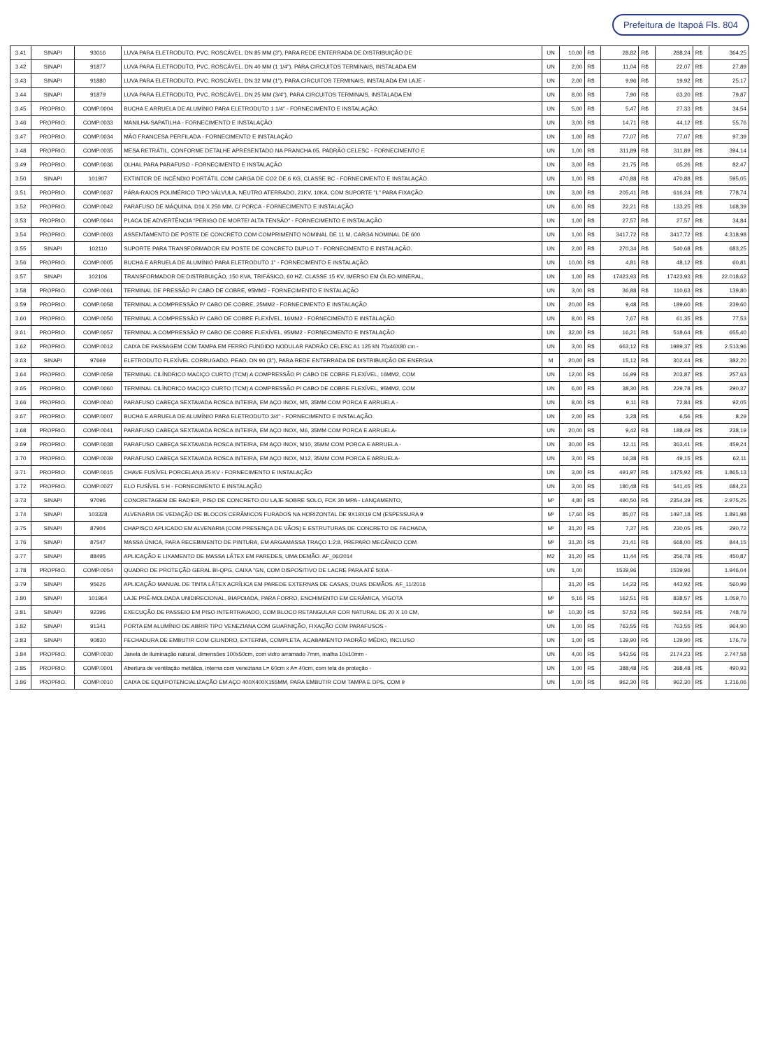Prefeitura de Itapoá Fls. 804
| 3.41 | SINAPI | 93016 | LUVA PARA ELETRODUTO, PVC, ROSCÁVEL, DN 85 MM (3"), PARA REDE ENTERRADA DE DISTRIBUIÇÃO DE | UN | 10,00 | R$ | 28,82 | R$ | 288,24 | R$ | 364,25 |
| 3.42 | SINAPI | 91877 | LUVA PARA ELETRODUTO, PVC, ROSCÁVEL, DN 40 MM (1 1/4"), PARA CIRCUITOS TERMINAIS, INSTALADA EM | UN | 2,00 | R$ | 11,04 | R$ | 22,07 | R$ | 27,89 |
| 3.43 | SINAPI | 91880 | LUVA PARA ELETRODUTO, PVC, ROSCÁVEL, DN 32 MM (1"), PARA CIRCUITOS TERMINAIS, INSTALADA EM LAJE - | UN | 2,00 | R$ | 9,96 | R$ | 19,92 | R$ | 25,17 |
| 3.44 | SINAPI | 91879 | LUVA PARA ELETRODUTO, PVC, ROSCÁVEL, DN 25 MM (3/4"), PARA CIRCUITOS TERMINAIS, INSTALADA EM | UN | 8,00 | R$ | 7,90 | R$ | 63,20 | R$ | 79,87 |
| 3.45 | PROPRIO. | COMP.0004 | BUCHA E ARRUELA DE ALUMÍNIO PARA ELETRODUTO 1 1/4" - FORNECIMENTO E INSTALAÇÃO. | UN | 5,00 | R$ | 5,47 | R$ | 27,33 | R$ | 34,54 |
| 3.46 | PROPRIO. | COMP.0033 | MANILHA-SAPATILHA - FORNECIMENTO E INSTALAÇÃO | UN | 3,00 | R$ | 14,71 | R$ | 44,12 | R$ | 55,76 |
| 3.47 | PROPRIO. | COMP.0034 | MÃO FRANCESA PERFILADA - FORNECIMENTO E INSTALAÇÃO | UN | 1,00 | R$ | 77,07 | R$ | 77,07 | R$ | 97,39 |
| 3.48 | PROPRIO. | COMP.0035 | MESA RETRÁTIL, CONFORME DETALHE APRESENTADO NA PRANCHA 05, PADRÃO CELESC - FORNECIMENTO E | UN | 1,00 | R$ | 311,89 | R$ | 311,89 | R$ | 394,14 |
| 3.49 | PROPRIO. | COMP.0036 | OLHAL PARA PARAFUSO - FORNECIMENTO E INSTALAÇÃO | UN | 3,00 | R$ | 21,75 | R$ | 65,26 | R$ | 82,47 |
| 3.50 | SINAPI | 101907 | EXTINTOR DE INCÊNDIO PORTÁTIL COM CARGA DE CO2 DE 6 KG, CLASSE BC - FORNECIMENTO E INSTALAÇÃO. | UN | 1,00 | R$ | 470,88 | R$ | 470,88 | R$ | 595,05 |
| 3.51 | PROPRIO. | COMP.0037 | PÁRA-RAIOS POLIMÉRICO TIPO VÁLVULA, NEUTRO ATERRADO, 21KV, 10KA, COM SUPORTE "L" PARA FIXAÇÃO | UN | 3,00 | R$ | 205,41 | R$ | 616,24 | R$ | 778,74 |
| 3.52 | PROPRIO. | COMP.0042 | PARAFUSO DE MÁQUINA, D16 X 250 MM, C/ PORCA - FORNECIMENTO E INSTALAÇÃO | UN | 6,00 | R$ | 22,21 | R$ | 133,25 | R$ | 168,39 |
| 3.53 | PROPRIO. | COMP.0044 | PLACA DE ADVERTÊNCIA "PERIGO DE MORTE! ALTA TENSÃO" - FORNECIMENTO E INSTALAÇÃO | UN | 1,00 | R$ | 27,57 | R$ | 27,57 | R$ | 34,84 |
| 3.54 | PROPRIO. | COMP.0003 | ASSENTAMENTO DE POSTE DE CONCRETO COM COMPRIMENTO NOMINAL DE 11 M, CARGA NOMINAL DE 600 | UN | 1,00 | R$ | 3417,72 | R$ | 3417,72 | R$ | 4.318,98 |
| 3.55 | SINAPI | 102110 | SUPORTE PARA TRANSFORMADOR EM POSTE DE CONCRETO DUPLO T - FORNECIMENTO E INSTALAÇÃO. | UN | 2,00 | R$ | 270,34 | R$ | 540,68 | R$ | 683,25 |
| 3.56 | PROPRIO. | COMP.0005 | BUCHA E ARRUELA DE ALUMÍNIO PARA ELETRODUTO 1" - FORNECIMENTO E INSTALAÇÃO. | UN | 10,00 | R$ | 4,81 | R$ | 48,12 | R$ | 60,81 |
| 3.57 | SINAPI | 102106 | TRANSFORMADOR DE DISTRIBUIÇÃO, 150 KVA, TRIFÁSICO, 60 HZ, CLASSE 15 KV, IMERSO EM ÓLEO MINERAL, | UN | 1,00 | R$ | 17423,93 | R$ | 17423,93 | R$ | 22.018,62 |
| 3.58 | PROPRIO. | COMP.0061 | TERMINAL DE PRESSÃO P/ CABO DE COBRE, 95MM2 - FORNECIMENTO E INSTALAÇÃO | UN | 3,00 | R$ | 36,88 | R$ | 110,63 | R$ | 139,80 |
| 3.59 | PROPRIO. | COMP.0058 | TERMINAL A COMPRESSÃO P/ CABO DE COBRE, 25MM2 - FORNECIMENTO E INSTALAÇÃO | UN | 20,00 | R$ | 9,48 | R$ | 189,60 | R$ | 239,60 |
| 3.60 | PROPRIO. | COMP.0056 | TERMINAL A COMPRESSÃO P/ CABO DE COBRE FLEXÍVEL, 16MM2 - FORNECIMENTO E INSTALAÇÃO | UN | 8,00 | R$ | 7,67 | R$ | 61,35 | R$ | 77,53 |
| 3.61 | PROPRIO. | COMP.0057 | TERMINAL A COMPRESSÃO P/ CABO DE COBRE FLEXÍVEL, 95MM2 - FORNECIMENTO E INSTALAÇÃO | UN | 32,00 | R$ | 16,21 | R$ | 518,64 | R$ | 655,40 |
| 3.62 | PROPRIO. | COMP.0012 | CAIXA DE PASSAGEM COM TAMPA EM FERRO FUNDIDO NODULAR PADRÃO CELESC A1 125 kN 70x46X80 cm - | UN | 3,00 | R$ | 663,12 | R$ | 1989,37 | R$ | 2.513,96 |
| 3.63 | SINAPI | 97669 | ELETRODUTO FLEXÍVEL CORRUGADO, PEAD, DN 90 (3"), PARA REDE ENTERRADA DE DISTRIBUIÇÃO DE ENERGIA | M | 20,00 | R$ | 15,12 | R$ | 302,44 | R$ | 382,20 |
| 3.64 | PROPRIO. | COMP.0059 | TERMINAL CILÍNDRICO MACIÇO CURTO (TCM) A COMPRESSÃO P/ CABO DE COBRE FLEXÍVEL, 16MM2, COM | UN | 12,00 | R$ | 16,99 | R$ | 203,87 | R$ | 257,63 |
| 3.65 | PROPRIO. | COMP.0060 | TERMINAL CILÍNDRICO MACIÇO CURTO (TCM) A COMPRESSÃO P/ CABO DE COBRE FLEXÍVEL, 95MM2, COM | UN | 6,00 | R$ | 38,30 | R$ | 229,78 | R$ | 290,37 |
| 3.66 | PROPRIO. | COMP.0040 | PARAFUSO CABEÇA SEXTAVADA ROSCA INTEIRA, EM AÇO INOX, M5, 35MM COM PORCA E ARRUELA - | UN | 8,00 | R$ | 9,11 | R$ | 72,84 | R$ | 92,05 |
| 3.67 | PROPRIO. | COMP.0007 | BUCHA E ARRUELA DE ALUMÍNIO PARA ELETRODUTO 3/4" - FORNECIMENTO E INSTALAÇÃO. | UN | 2,00 | R$ | 3,28 | R$ | 6,56 | R$ | 8,29 |
| 3.68 | PROPRIO. | COMP.0041 | PARAFUSO CABEÇA SEXTAVADA ROSCA INTEIRA, EM AÇO INOX, M6, 35MM COM PORCA E ARRUELA- | UN | 20,00 | R$ | 9,42 | R$ | 188,49 | R$ | 238,19 |
| 3.69 | PROPRIO. | COMP.0038 | PARAFUSO CABEÇA SEXTAVADA ROSCA INTEIRA, EM AÇO INOX, M10, 35MM COM PORCA E ARRUELA - | UN | 30,00 | R$ | 12,11 | R$ | 363,41 | R$ | 459,24 |
| 3.70 | PROPRIO. | COMP.0039 | PARAFUSO CABEÇA SEXTAVADA ROSCA INTEIRA, EM AÇO INOX, M12, 35MM COM PORCA E ARRUELA- | UN | 3,00 | R$ | 16,38 | R$ | 49,15 | R$ | 62,11 |
| 3.71 | PROPRIO. | COMP.0015 | CHAVE FUSÍVEL PORCELANA 25 KV - FORNECIMENTO E INSTALAÇÃO | UN | 3,00 | R$ | 491,97 | R$ | 1475,92 | R$ | 1.865,13 |
| 3.72 | PROPRIO. | COMP.0027 | ELO FUSÍVEL 5 H - FORNECIMENTO E INSTALAÇÃO | UN | 3,00 | R$ | 180,48 | R$ | 541,45 | R$ | 684,23 |
| 3.73 | SINAPI | 97096 | CONCRETAGEM DE RADIER, PISO DE CONCRETO OU LAJE SOBRE SOLO, FCK 30 MPA - LANÇAMENTO, | M³ | 4,80 | R$ | 490,50 | R$ | 2354,39 | R$ | 2.975,25 |
| 3.74 | SINAPI | 103328 | ALVENARIA DE VEDAÇÃO DE BLOCOS CERÂMICOS FURADOS NA HORIZONTAL DE 9X19X19 CM (ESPESSURA 9 | M² | 17,60 | R$ | 85,07 | R$ | 1497,18 | R$ | 1.891,98 |
| 3.75 | SINAPI | 87904 | CHAPISCO APLICADO EM ALVENARIA (COM PRESENÇA DE VÃOS) E ESTRUTURAS DE CONCRETO DE FACHADA, | M² | 31,20 | R$ | 7,37 | R$ | 230,05 | R$ | 290,72 |
| 3.76 | SINAPI | 87547 | MASSA ÚNICA, PARA RECEBIMENTO DE PINTURA, EM ARGAMASSA TRAÇO 1:2:8, PREPARO MECÂNICO COM | M² | 31,20 | R$ | 21,41 | R$ | 668,00 | R$ | 844,15 |
| 3.77 | SINAPI | 88495 | APLICAÇÃO E LIXAMENTO DE MASSA LÁTEX EM PAREDES, UMA DEMÃO. AF_06/2014 | M2 | 31,20 | R$ | 11,44 | R$ | 356,78 | R$ | 450,87 |
| 3.78 | PROPRIO. | COMP.0054 | QUADRO DE PROTEÇÃO GERAL BI-QPG, CAIXA "GN, COM DISPOSITIVO DE LACRE PARA ATÉ 500A - | UN | 1,00 | | 1539,96 | | 1539,96 | | 1.946,04 |
| 3.79 | SINAPI | 95626 | APLICAÇÃO MANUAL DE TINTA LÁTEX ACRÍLICA EM PAREDE EXTERNAS DE CASAS, DUAS DEMÃOS. AF_11/2016 | | 31,20 | R$ | 14,23 | R$ | 443,92 | R$ | 560,99 |
| 3.80 | SINAPI | 101964 | LAJE PRÉ-MOLDADA UNIDIRECIONAL, BIAPOIADA, PARA FORRO, ENCHIMENTO EM CERÂMICA, VIGOTA | M² | 5,16 | R$ | 162,51 | R$ | 838,57 | R$ | 1.059,70 |
| 3.81 | SINAPI | 92396 | EXECUÇÃO DE PASSEIO EM PISO INTERTRAVADO, COM BLOCO RETANGULAR COR NATURAL DE 20 X 10 CM, | M² | 10,30 | R$ | 57,53 | R$ | 592,54 | R$ | 748,79 |
| 3.82 | SINAPI | 91341 | PORTA EM ALUMÍNIO DE ABRIR TIPO VENEZIANA COM GUARNIÇÃO, FIXAÇÃO COM PARAFUSOS - | UN | 1,00 | R$ | 763,55 | R$ | 763,55 | R$ | 964,90 |
| 3.83 | SINAPI | 90830 | FECHADURA DE EMBUTIR COM CILINDRO, EXTERNA, COMPLETA, ACABAMENTO PADRÃO MÉDIO, INCLUSO | UN | 1,00 | R$ | 139,90 | R$ | 139,90 | R$ | 176,79 |
| 3.84 | PROPRIO. | COMP.0030 | Janela de iluminação natural, dimensões 100x50cm, com vidro arramado 7mm, malha 10x10mm - | UN | 4,00 | R$ | 543,56 | R$ | 2174,23 | R$ | 2.747,58 |
| 3.85 | PROPRIO. | COMP.0001 | Abertura de ventilação metálica, interna com veneziana L= 60cm x A= 40cm, com tela de proteção - | UN | 1,00 | R$ | 388,48 | R$ | 388,48 | R$ | 490,93 |
| 3.86 | PROPRIO. | COMP.0010 | CAIXA DE EQUIPOTENCIALIZAÇÃO EM AÇO 400X400X155MM, PARA EMBUTIR COM TAMPA E DPS, COM 9 | UN | 1,00 | R$ | 962,30 | R$ | 962,30 | R$ | 1.216,06 |